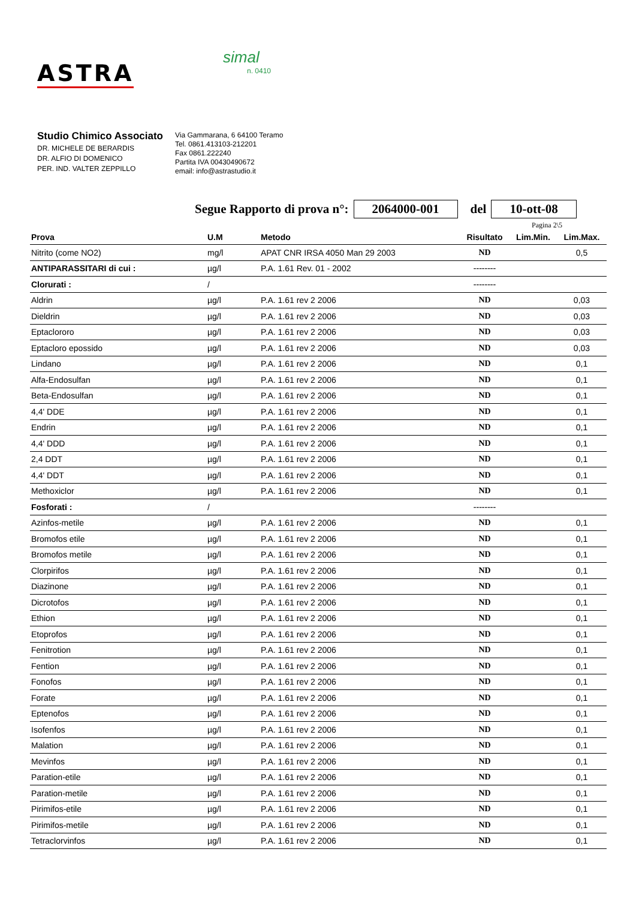ASTRA
simal
n. 0410
Studio Chimico Associato
DR. MICHELE DE BERARDIS
DR. ALFIO DI DOMENICO
PER. IND. VALTER ZEPPILLO
Via Gammarana, 6 64100 Teramo
Tel. 0861.413103-212201
Fax 0861.222240
Partita IVA 00430490672
email: info@astrastudio.it
Segue Rapporto di prova n°: 2064000-001 del 10-ott-08
Pagina 2\5
| Prova | U.M | Metodo | Risultato | Lim.Min. | Lim.Max. |
| --- | --- | --- | --- | --- | --- |
| Nitrito (come NO2) | mg/l | APAT CNR IRSA 4050 Man 29 2003 | ND | | 0,5 |
| ANTIPARASSITARI di cui : | µg/l | P.A. 1.61 Rev. 01 - 2002 | -------- | | |
| Clorurati : | / | | -------- | | |
| Aldrin | µg/l | P.A. 1.61 rev 2 2006 | ND | | 0,03 |
| Dieldrin | µg/l | P.A. 1.61 rev 2 2006 | ND | | 0,03 |
| Eptaclororo | µg/l | P.A. 1.61 rev 2 2006 | ND | | 0,03 |
| Eptacloro epossido | µg/l | P.A. 1.61 rev 2 2006 | ND | | 0,03 |
| Lindano | µg/l | P.A. 1.61 rev 2 2006 | ND | | 0,1 |
| Alfa-Endosulfan | µg/l | P.A. 1.61 rev 2 2006 | ND | | 0,1 |
| Beta-Endosulfan | µg/l | P.A. 1.61 rev 2 2006 | ND | | 0,1 |
| 4,4' DDE | µg/l | P.A. 1.61 rev 2 2006 | ND | | 0,1 |
| Endrin | µg/l | P.A. 1.61 rev 2 2006 | ND | | 0,1 |
| 4,4' DDD | µg/l | P.A. 1.61 rev 2 2006 | ND | | 0,1 |
| 2,4 DDT | µg/l | P.A. 1.61 rev 2 2006 | ND | | 0,1 |
| 4,4' DDT | µg/l | P.A. 1.61 rev 2 2006 | ND | | 0,1 |
| Methoxiclor | µg/l | P.A. 1.61 rev 2 2006 | ND | | 0,1 |
| Fosforati : | / | | -------- | | |
| Azinfos-metile | µg/l | P.A. 1.61 rev 2 2006 | ND | | 0,1 |
| Bromofos etile | µg/l | P.A. 1.61 rev 2 2006 | ND | | 0,1 |
| Bromofos metile | µg/l | P.A. 1.61 rev 2 2006 | ND | | 0,1 |
| Clorpirifos | µg/l | P.A. 1.61 rev 2 2006 | ND | | 0,1 |
| Diazinone | µg/l | P.A. 1.61 rev 2 2006 | ND | | 0,1 |
| Dicrotofos | µg/l | P.A. 1.61 rev 2 2006 | ND | | 0,1 |
| Ethion | µg/l | P.A. 1.61 rev 2 2006 | ND | | 0,1 |
| Etoprofos | µg/l | P.A. 1.61 rev 2 2006 | ND | | 0,1 |
| Fenitrotion | µg/l | P.A. 1.61 rev 2 2006 | ND | | 0,1 |
| Fention | µg/l | P.A. 1.61 rev 2 2006 | ND | | 0,1 |
| Fonofos | µg/l | P.A. 1.61 rev 2 2006 | ND | | 0,1 |
| Forate | µg/l | P.A. 1.61 rev 2 2006 | ND | | 0,1 |
| Eptenofos | µg/l | P.A. 1.61 rev 2 2006 | ND | | 0,1 |
| Isofenfos | µg/l | P.A. 1.61 rev 2 2006 | ND | | 0,1 |
| Malation | µg/l | P.A. 1.61 rev 2 2006 | ND | | 0,1 |
| Mevinfos | µg/l | P.A. 1.61 rev 2 2006 | ND | | 0,1 |
| Paration-etile | µg/l | P.A. 1.61 rev 2 2006 | ND | | 0,1 |
| Paration-metile | µg/l | P.A. 1.61 rev 2 2006 | ND | | 0,1 |
| Pirimifos-etile | µg/l | P.A. 1.61 rev 2 2006 | ND | | 0,1 |
| Pirimifos-metile | µg/l | P.A. 1.61 rev 2 2006 | ND | | 0,1 |
| Tetraclorvinfos | µg/l | P.A. 1.61 rev 2 2006 | ND | | 0,1 |